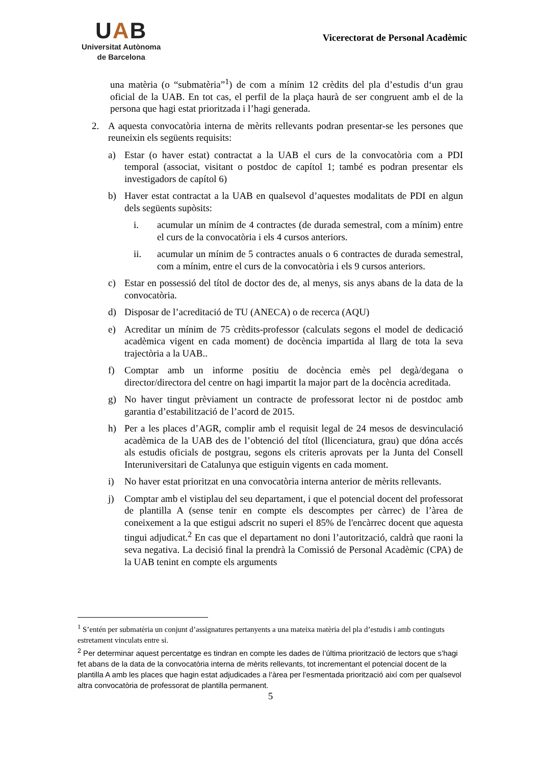UAB
Universitat Autònoma
de Barcelona
Vicerectorat de Personal Acadèmic
una matèria (o “submatèria”<sup>1</sup>) de com a mínim 12 crèdits del pla d’estudis d‘un grau oficial de la UAB. En tot cas, el perfil de la plaça haurà de ser congruent amb el de la persona que hagi estat prioritzada i l’hagi generada.
2. A aquesta convocatòria interna de mèrits rellevants podran presentar-se les persones que reuneixin els següents requisits:
a) Estar (o haver estat) contractat a la UAB el curs de la convocatòria com a PDI temporal (associat, visitant o postdoc de capítol 1; també es podran presentar els investigadors de capítol 6)
b) Haver estat contractat a la UAB en qualsevol d’aquestes modalitats de PDI en algun dels següents supòsits:
i. acumular un mínim de 4 contractes (de durada semestral, com a mínim) entre el curs de la convocatòria i els 4 cursos anteriors.
ii. acumular un mínim de 5 contractes anuals o 6 contractes de durada semestral, com a mínim, entre el curs de la convocatòria i els 9 cursos anteriors.
c) Estar en possessió del títol de doctor des de, al menys, sis anys abans de la data de la convocatòria.
d) Disposar de l’acreditació de TU (ANECA) o de recerca (AQU)
e) Acreditar un mínim de 75 crèdits-professor (calculats segons el model de dedicació acadèmica vigent en cada moment) de docència impartida al llarg de tota la seva trajectòria a la UAB..
f) Comptar amb un informe positiu de docència emès pel degà/degana o director/directora del centre on hagi impartit la major part de la docència acreditada.
g) No haver tingut prèviament un contracte de professorat lector ni de postdoc amb garantia d’estabilització de l’acord de 2015.
h) Per a les places d’AGR, complir amb el requisit legal de 24 mesos de desvinculació acadèmica de la UAB des de l’obtenció del títol (llicenciatura, grau) que dóna accés als estudis oficials de postgrau, segons els criteris aprovats per la Junta del Consell Interuniversitari de Catalunya que estiguin vigents en cada moment.
i) No haver estat prioritzat en una convocatòria interna anterior de mèrits rellevants.
j) Comptar amb el vistiplau del seu departament, i que el potencial docent del professorat de plantilla A (sense tenir en compte els descomptes per càrrec) de l’àrea de coneixement a la que estigui adscrit no superi el 85% de l'encàrrec docent que aquesta tingui adjudicat.<sup>2</sup> En cas que el departament no doni l’autorització, caldrà que raoni la seva negativa. La decisió final la prendrà la Comissió de Personal Acadèmic (CPA) de la UAB tenint en compte els arguments
<sup>1</sup> S’entén per submatèria un conjunt d’assignatures pertanyents a una mateixa matèria del pla d’estudis i amb continguts estretament vinculats entre si.
<sup>2</sup> Per determinar aquest percentatge es tindran en compte les dades de l’última priorització de lectors que s’hagi fet abans de la data de la convocatòria interna de mèrits rellevants, tot incrementant el potencial docent de la plantilla A amb les places que hagin estat adjudicades a l’àrea per l’esmentada priorització així com per qualsevol altra convocatòria de professorat de plantilla permanent.
5